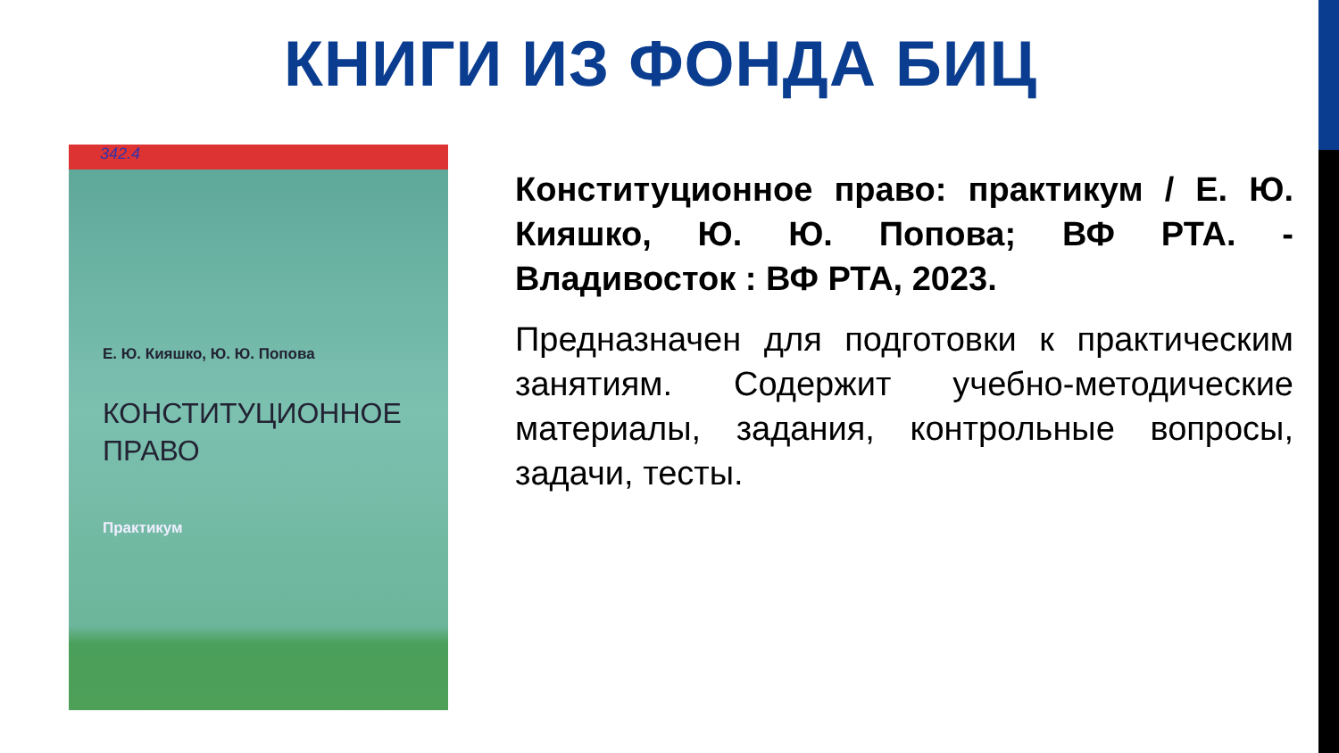КНИГИ ИЗ ФОНДА БИЦ
342.4
Е. Ю. Кияшко, Ю. Ю. Попова
КОНСТИТУЦИОННОЕ
ПРАВО
Практикум
Конституционное право: практикум / Е. Ю. Кияшко, Ю. Ю. Попова; ВФ РТА. - Владивосток : ВФ РТА, 2023.
Предназначен для подготовки к практическим занятиям. Содержит учебно-методические материалы, задания, контрольные вопросы, задачи, тесты.